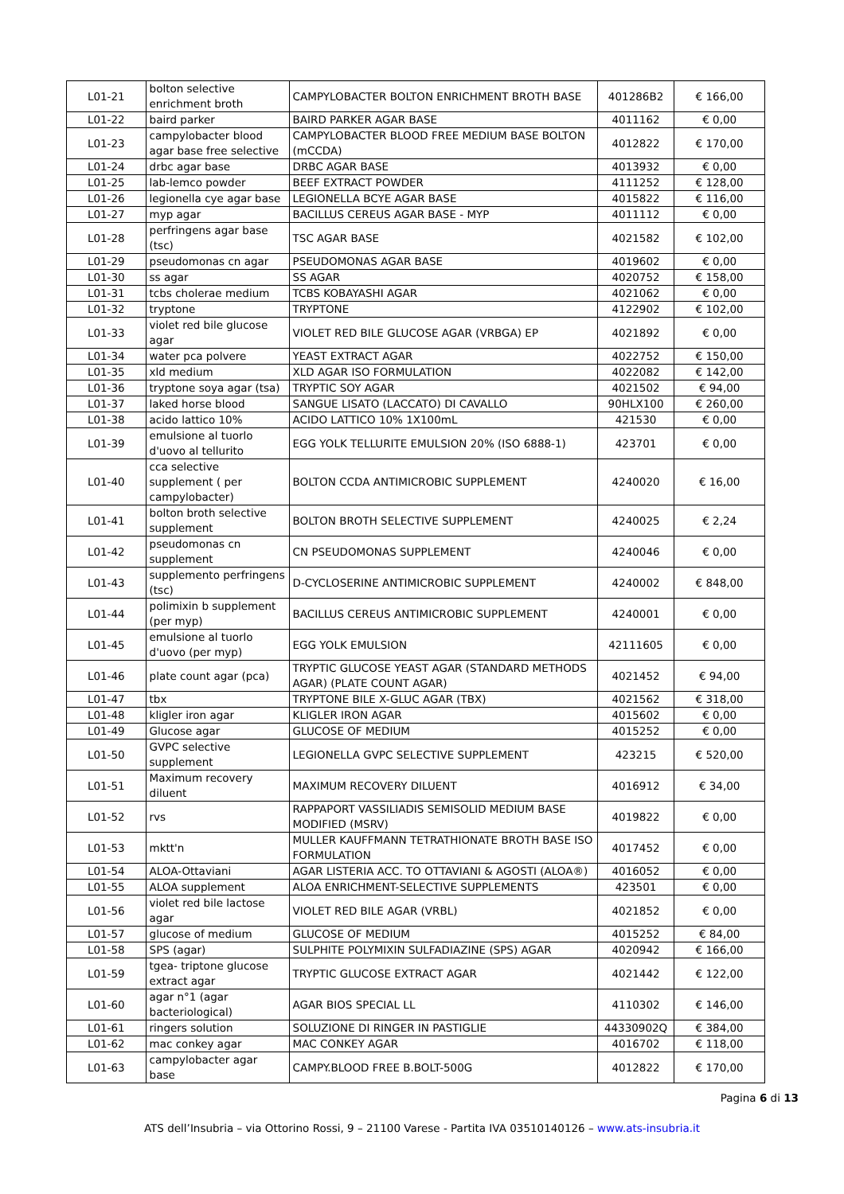| L01-21 | bolton selective enrichment broth | CAMPYLOBACTER BOLTON ENRICHMENT BROTH BASE | 401286B2 | € 166,00 |
| L01-22 | baird parker | BAIRD PARKER AGAR BASE | 4011162 | € 0,00 |
| L01-23 | campylobacter blood agar base free selective | CAMPYLOBACTER BLOOD FREE MEDIUM BASE BOLTON (mCCDA) | 4012822 | € 170,00 |
| L01-24 | drbc agar base | DRBC AGAR BASE | 4013932 | € 0,00 |
| L01-25 | lab-lemco powder | BEEF EXTRACT POWDER | 4111252 | € 128,00 |
| L01-26 | legionella cye agar base | LEGIONELLA BCYE AGAR BASE | 4015822 | € 116,00 |
| L01-27 | myp agar | BACILLUS CEREUS AGAR BASE - MYP | 4011112 | € 0,00 |
| L01-28 | perfringens agar base (tsc) | TSC AGAR BASE | 4021582 | € 102,00 |
| L01-29 | pseudomonas cn agar | PSEUDOMONAS AGAR BASE | 4019602 | € 0,00 |
| L01-30 | ss agar | SS AGAR | 4020752 | € 158,00 |
| L01-31 | tcbs cholerae medium | TCBS KOBAYASHI AGAR | 4021062 | € 0,00 |
| L01-32 | tryptone | TRYPTONE | 4122902 | € 102,00 |
| L01-33 | violet red bile glucose agar | VIOLET RED BILE GLUCOSE AGAR (VRBGA) EP | 4021892 | € 0,00 |
| L01-34 | water pca polvere | YEAST EXTRACT AGAR | 4022752 | € 150,00 |
| L01-35 | xld medium | XLD AGAR ISO FORMULATION | 4022082 | € 142,00 |
| L01-36 | tryptone soya agar (tsa) | TRYPTIC SOY AGAR | 4021502 | € 94,00 |
| L01-37 | laked horse blood | SANGUE LISATO (LACCATO) DI CAVALLO | 90HLX100 | € 260,00 |
| L01-38 | acido lattico 10% | ACIDO LATTICO 10% 1X100mL | 421530 | € 0,00 |
| L01-39 | emulsione al tuorlo d'uovo al tellurito | EGG YOLK TELLURITE EMULSION 20% (ISO 6888-1) | 423701 | € 0,00 |
| L01-40 | cca selective supplement ( per campylobacter) | BOLTON CCDA ANTIMICROBIC SUPPLEMENT | 4240020 | € 16,00 |
| L01-41 | bolton broth selective supplement | BOLTON BROTH SELECTIVE SUPPLEMENT | 4240025 | € 2,24 |
| L01-42 | pseudomonas cn supplement | CN PSEUDOMONAS SUPPLEMENT | 4240046 | € 0,00 |
| L01-43 | supplemento perfringens (tsc) | D-CYCLOSERINE ANTIMICROBIC SUPPLEMENT | 4240002 | € 848,00 |
| L01-44 | polimixin b supplement (per myp) | BACILLUS CEREUS ANTIMICROBIC SUPPLEMENT | 4240001 | € 0,00 |
| L01-45 | emulsione al tuorlo d'uovo (per myp) | EGG YOLK EMULSION | 42111605 | € 0,00 |
| L01-46 | plate count agar (pca) | TRYPTIC GLUCOSE YEAST AGAR (STANDARD METHODS AGAR) (PLATE COUNT AGAR) | 4021452 | € 94,00 |
| L01-47 | tbx | TRYPTONE BILE X-GLUC AGAR (TBX) | 4021562 | € 318,00 |
| L01-48 | kligler iron agar | KLIGLER IRON AGAR | 4015602 | € 0,00 |
| L01-49 | Glucose agar | GLUCOSE OF MEDIUM | 4015252 | € 0,00 |
| L01-50 | GVPC selective supplement | LEGIONELLA GVPC SELECTIVE SUPPLEMENT | 423215 | € 520,00 |
| L01-51 | Maximum recovery diluent | MAXIMUM RECOVERY DILUENT | 4016912 | € 34,00 |
| L01-52 | rvs | RAPPAPORT VASSILIADIS SEMISOLID MEDIUM BASE MODIFIED (MSRV) | 4019822 | € 0,00 |
| L01-53 | mktt'n | MULLER KAUFFMANN TETRATHIONATE BROTH BASE ISO FORMULATION | 4017452 | € 0,00 |
| L01-54 | ALOA-Ottaviani | AGAR LISTERIA ACC. TO OTTAVIANI & AGOSTI (ALOA®) | 4016052 | € 0,00 |
| L01-55 | ALOA supplement | ALOA ENRICHMENT-SELECTIVE SUPPLEMENTS | 423501 | € 0,00 |
| L01-56 | violet red bile lactose agar | VIOLET RED BILE AGAR (VRBL) | 4021852 | € 0,00 |
| L01-57 | glucose of medium | GLUCOSE OF MEDIUM | 4015252 | € 84,00 |
| L01-58 | SPS (agar) | SULPHITE POLYMIXIN SULFADIAZINE (SPS) AGAR | 4020942 | € 166,00 |
| L01-59 | tgea- triptone glucose extract agar | TRYPTIC GLUCOSE EXTRACT AGAR | 4021442 | € 122,00 |
| L01-60 | agar n°1 (agar bacteriological) | AGAR BIOS SPECIAL LL | 4110302 | € 146,00 |
| L01-61 | ringers solution | SOLUZIONE DI RINGER IN PASTIGLIE | 44330902Q | € 384,00 |
| L01-62 | mac conkey agar | MAC CONKEY AGAR | 4016702 | € 118,00 |
| L01-63 | campylobacter agar base | CAMPY.BLOOD FREE B.BOLT-500G | 4012822 | € 170,00 |
Pagina 6 di 13
ATS dell’Insubria – via Ottorino Rossi, 9 – 21100 Varese - Partita IVA 03510140126 – www.ats-insubria.it